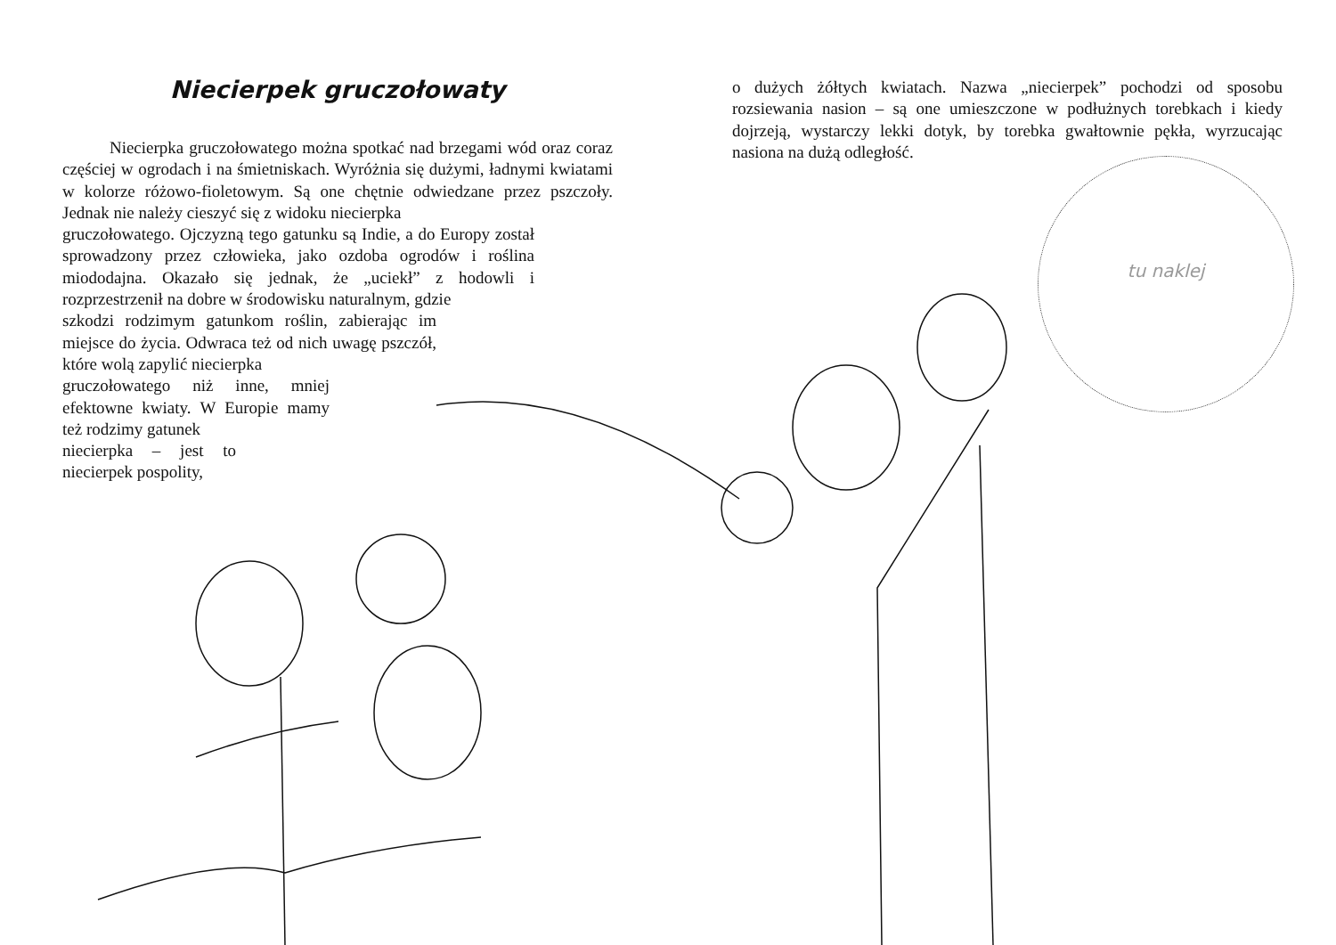Niecierpek gruczołowaty
Niecierpka gruczołowatego można spotkać nad brzegami wód oraz coraz częściej w ogrodach i na śmietniskach. Wyróżnia się dużymi, ładnymi kwiatami w kolorze różowo-fioletowym. Są one chętnie odwiedzane przez pszczoły. Jednak nie należy cieszyć się z widoku niecierpka
gruczołowatego. Ojczyzną tego gatunku są Indie, a do Europy został sprowadzony przez człowieka, jako ozdoba ogrodów i roślina miododajna. Okazało się jednak, że „uciekł” z hodowli i rozprzestrzenił na dobre w środowisku naturalnym, gdzie
szkodzi rodzimym gatunkom roślin, zabierając im miejsce do życia. Odwraca też od nich uwagę pszczół, które wolą zapylić niecierpka
gruczołowatego niż inne, mniej efektowne kwiaty. W Europie mamy też rodzimy gatunek
niecierpka – jest to niecierpek pospolity,
o dużych żółtych kwiatach. Nazwa „niecierpek” pochodzi od sposobu rozsiewania nasion – są one umieszczone w podłużnych torebkach i kiedy dojrzeją, wystarczy lekki dotyk, by torebka gwałtownie pękła, wyrzucając nasiona na dużą odległość.
tu naklej